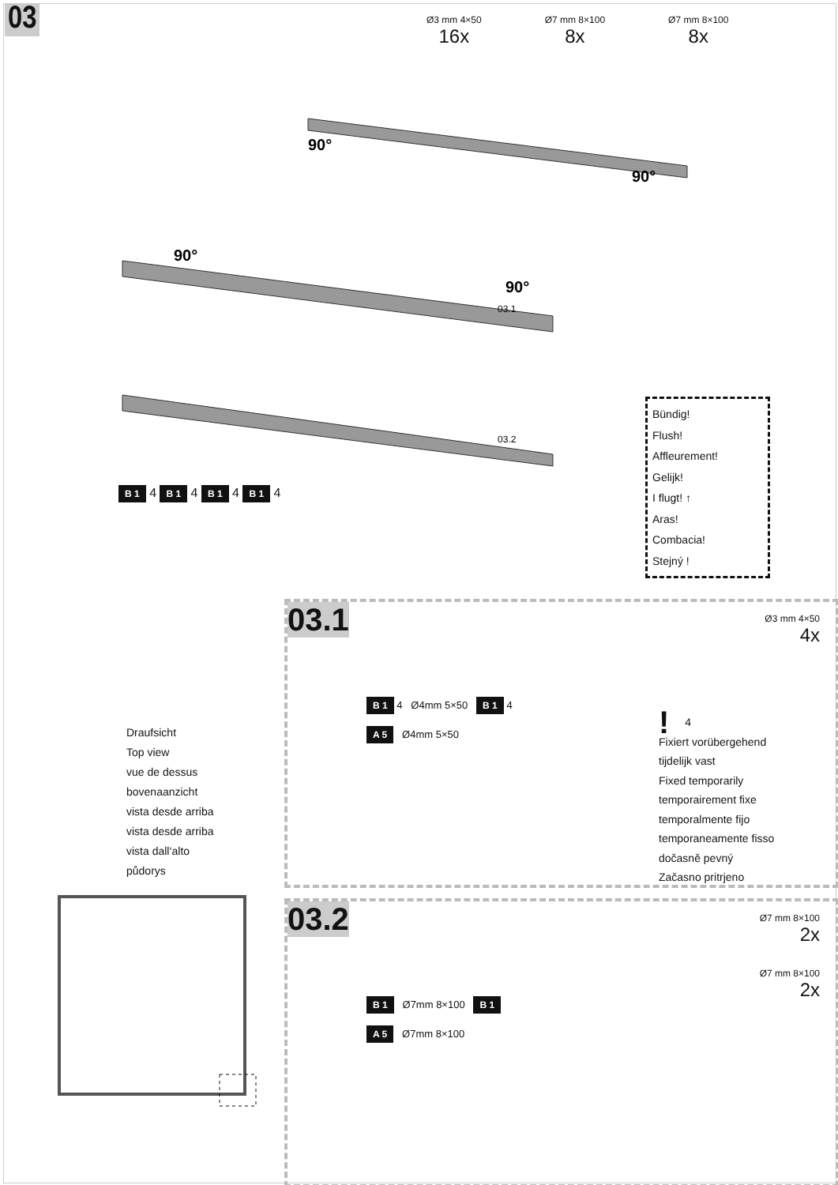03
Ø3 mm 4×50
16x
Ø7 mm 8×100
8x
Ø7 mm 8×100
8x
90°
90°
90°
90°
03.1
03.2
B 1 4 B 1 4 B 1 4 B 1 4
Bündig!
Flush!
Affleurement!
Gelijk!
I flugt! ↑
Aras!
Combacia!
Stejný !
Draufsicht
Top view
vue de dessus
bovenaanzicht
vista desde arriba
vista desde arriba
vista dall‘alto
půdorys
03.1
Ø3 mm 4×50
4x
B 1 4 Ø4mm 5×50 B 1 4
A 5 Ø4mm 5×50
! 4
Fixiert vorübergehend
tijdelijk vast
Fixed temporarily
temporairement fixe
temporalmente fijo
temporaneamente fisso
dočasně pevný
Začasno pritrjeno
03.2
Ø7 mm 8×100
2x
Ø7 mm 8×100
2x
B 1 Ø7mm 8×100 B 1
A 5 Ø7mm 8×100